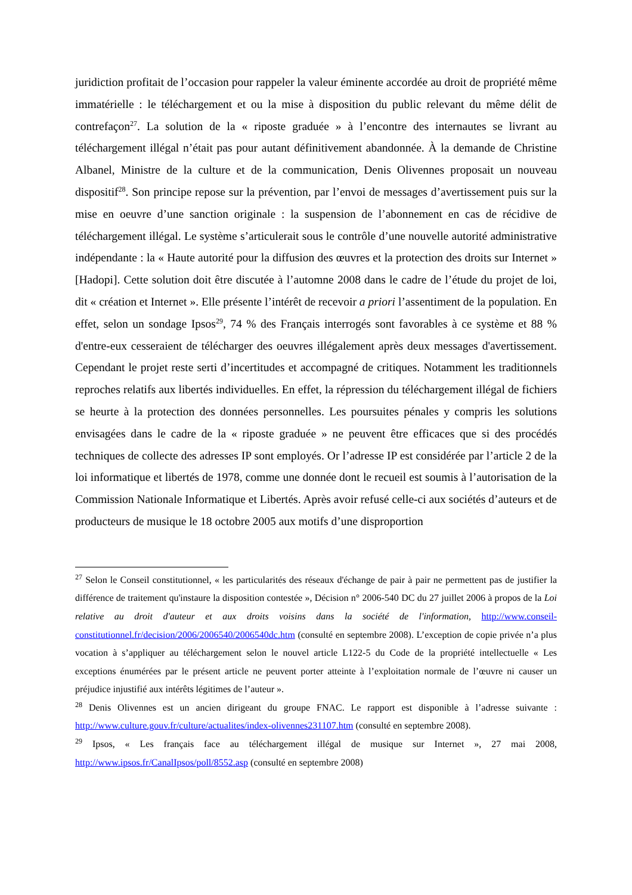juridiction profitait de l’occasion pour rappeler la valeur éminente accordée au droit de propriété même immatérielle : le téléchargement et ou la mise à disposition du public relevant du même délit de contrefaçon<sup>27</sup>. La solution de la « riposte graduée » à l’encontre des internautes se livrant au téléchargement illégal n’était pas pour autant définitivement abandonnée. À la demande de Christine Albanel, Ministre de la culture et de la communication, Denis Olivennes proposait un nouveau dispositif<sup>28</sup>. Son principe repose sur la prévention, par l’envoi de messages d’avertissement puis sur la mise en oeuvre d’une sanction originale : la suspension de l’abonnement en cas de récidive de téléchargement illégal. Le système s’articulerait sous le contrôle d’une nouvelle autorité administrative indépendante : la « Haute autorité pour la diffusion des œuvres et la protection des droits sur Internet » [Hadopi]. Cette solution doit être discutée à l’automne 2008 dans le cadre de l’étude du projet de loi, dit « création et Internet ». Elle présente l’intérêt de recevoir a priori l’assentiment de la population. En effet, selon un sondage Ipsos<sup>29</sup>, 74 % des Français interrogés sont favorables à ce système et 88 % d'entre-eux cesseraient de télécharger des oeuvres illégalement après deux messages d'avertissement. Cependant le projet reste serti d’incertitudes et accompagné de critiques. Notamment les traditionnels reproches relatifs aux libertés individuelles. En effet, la répression du téléchargement illégal de fichiers se heurte à la protection des données personnelles. Les poursuites pénales y compris les solutions envisagées dans le cadre de la « riposte graduée » ne peuvent être efficaces que si des procédés techniques de collecte des adresses IP sont employés. Or l’adresse IP est considérée par l’article 2 de la loi informatique et libertés de 1978, comme une donnée dont le recueil est soumis à l’autorisation de la Commission Nationale Informatique et Libertés. Après avoir refusé celle-ci aux sociétés d’auteurs et de producteurs de musique le 18 octobre 2005 aux motifs d’une disproportion
<sup>27</sup> Selon le Conseil constitutionnel, « les particularités des réseaux d'échange de pair à pair ne permettent pas de justifier la différence de traitement qu'instaure la disposition contestée », Décision n° 2006-540 DC du 27 juillet 2006 à propos de la Loi relative au droit d'auteur et aux droits voisins dans la société de l'information, http://www.conseil-constitutionnel.fr/decision/2006/2006540/2006540dc.htm (consulté en septembre 2008). L’exception de copie privée n’a plus vocation à s’appliquer au téléchargement selon le nouvel article L122-5 du Code de la propriété intellectuelle « Les exceptions énumérées par le présent article ne peuvent porter atteinte à l’exploitation normale de l’œuvre ni causer un préjudice injustifié aux intérêts légitimes de l’auteur ».
<sup>28</sup> Denis Olivennes est un ancien dirigeant du groupe FNAC. Le rapport est disponible à l’adresse suivante : http://www.culture.gouv.fr/culture/actualites/index-olivennes231107.htm (consulté en septembre 2008).
<sup>29</sup> Ipsos, « Les français face au téléchargement illégal de musique sur Internet », 27 mai 2008, http://www.ipsos.fr/CanalIpsos/poll/8552.asp (consulté en septembre 2008)